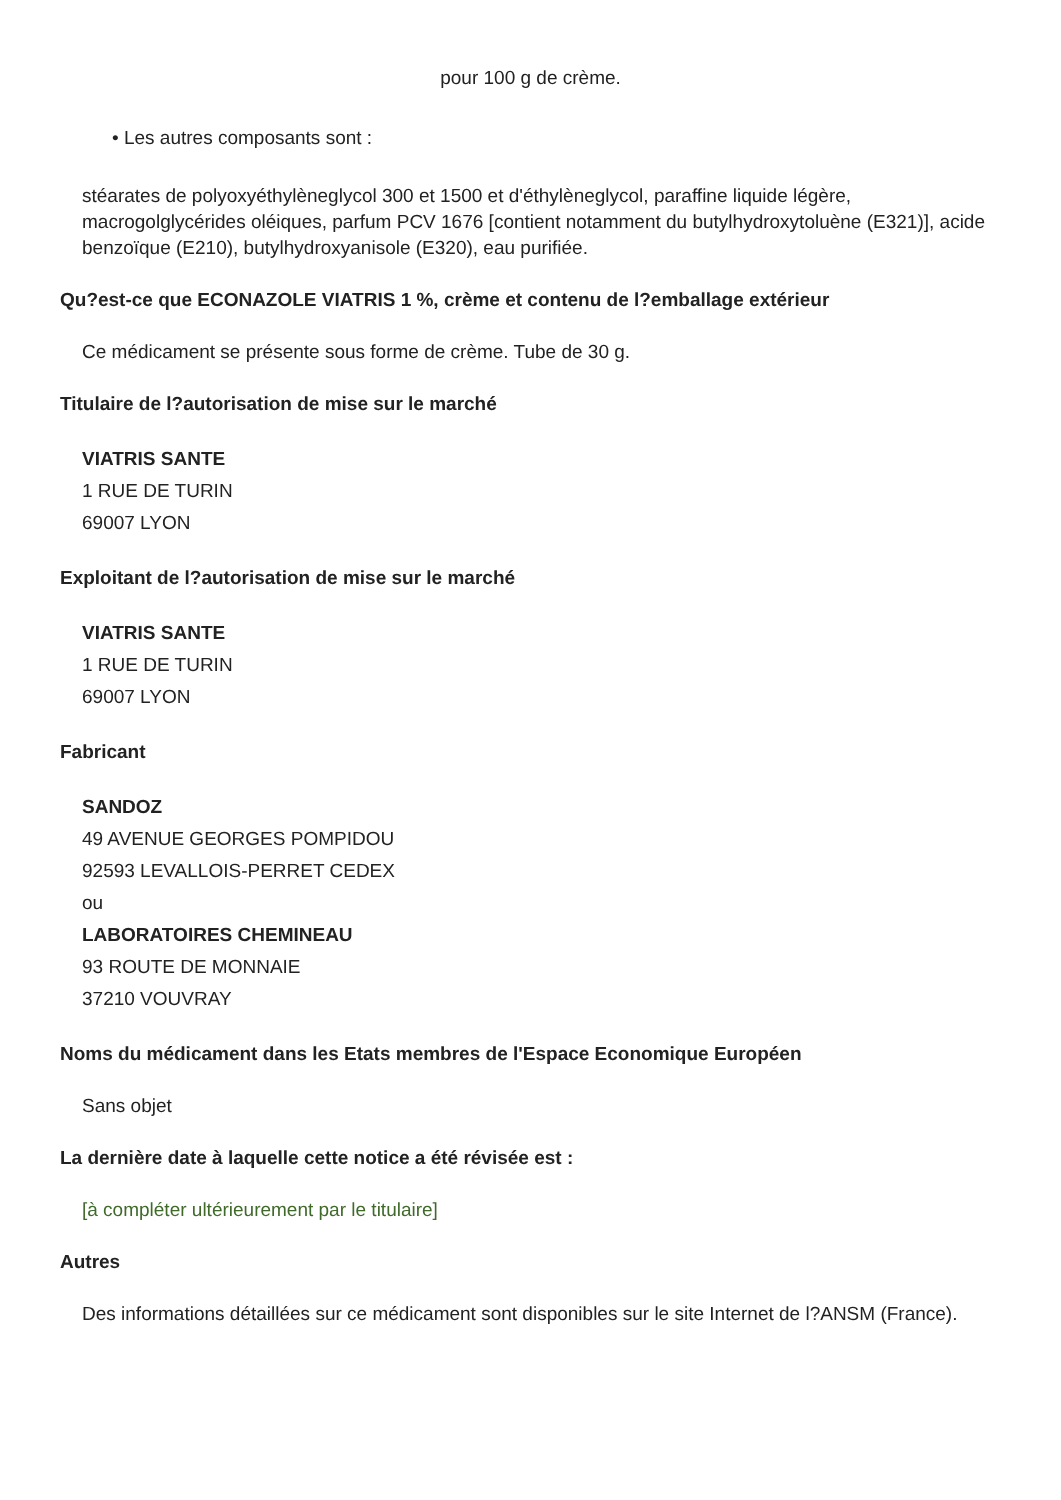pour 100 g de crème.
• Les autres composants sont :
stéarates de polyoxyéthylèneglycol 300 et 1500 et d'éthylèneglycol, paraffine liquide légère, macrogolglycérides oléiques, parfum PCV 1676 [contient notamment du butylhydroxytoluène (E321)], acide benzoïque (E210), butylhydroxyanisole (E320), eau purifiée.
Qu?est-ce que ECONAZOLE VIATRIS 1 %, crème et contenu de l?emballage extérieur
Ce médicament se présente sous forme de crème. Tube de 30 g.
Titulaire de l?autorisation de mise sur le marché
VIATRIS SANTE
1 RUE DE TURIN
69007 LYON
Exploitant de l?autorisation de mise sur le marché
VIATRIS SANTE
1 RUE DE TURIN
69007 LYON
Fabricant
SANDOZ
49 AVENUE GEORGES POMPIDOU
92593 LEVALLOIS-PERRET CEDEX
ou
LABORATOIRES CHEMINEAU
93 ROUTE DE MONNAIE
37210 VOUVRAY
Noms du médicament dans les Etats membres de l'Espace Economique Européen
Sans objet
La dernière date à laquelle cette notice a été révisée est :
[à compléter ultérieurement par le titulaire]
Autres
Des informations détaillées sur ce médicament sont disponibles sur le site Internet de l?ANSM (France).